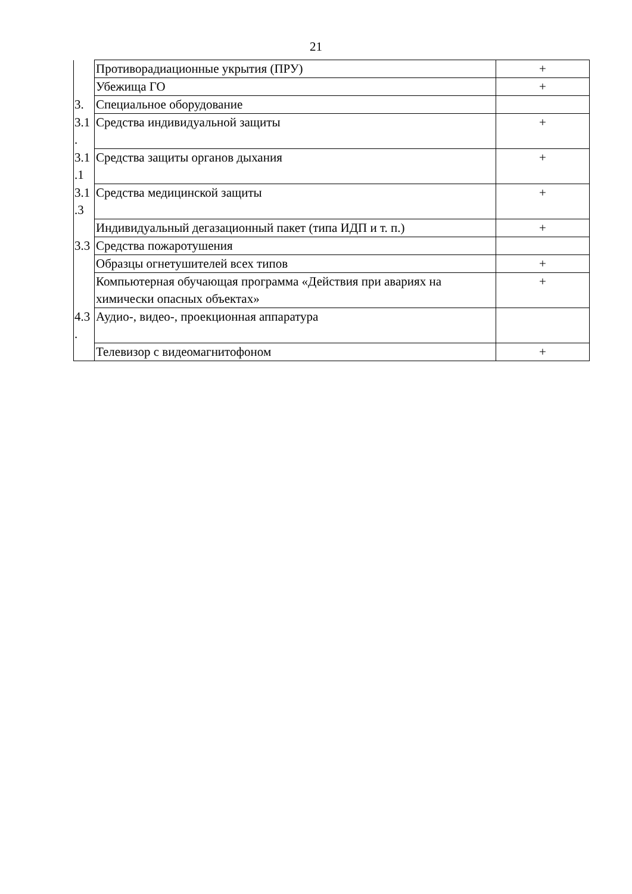21
| | Противорадиационные укрытия (ПРУ) | + |
| | Убежища ГО | + |
| 3. | Специальное оборудование | |
| 3.1 . | Средства индивидуальной защиты | + |
| 3.1 .1 | Средства защиты органов дыхания | + |
| 3.1 .3 | Средства медицинской защиты | + |
| | Индивидуальный дегазационный пакет (типа ИДП и т. п.) | + |
| 3.3 | Средства пожаротушения | |
| | Образцы огнетушителей всех типов | + |
| | Компьютерная обучающая программа «Действия при авариях на химически опасных объектах» | + |
| 4.3 . | Аудио-, видео-, проекционная аппаратура | |
| | Телевизор с видеомагнитофоном | + |